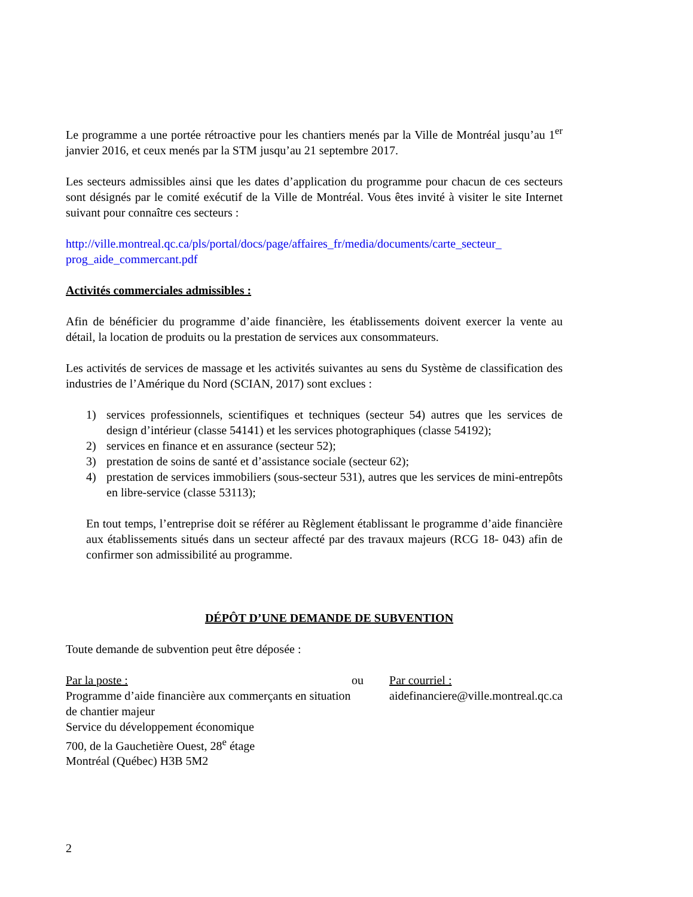Le programme a une portée rétroactive pour les chantiers menés par la Ville de Montréal jusqu’au 1<sup>er</sup> janvier 2016, et ceux menés par la STM jusqu’au 21 septembre 2017.
Les secteurs admissibles ainsi que les dates d’application du programme pour chacun de ces secteurs sont désignés par le comité exécutif de la Ville de Montréal. Vous êtes invité à visiter le site Internet suivant pour connaître ces secteurs :
http://ville.montreal.qc.ca/pls/portal/docs/page/affaires_fr/media/documents/carte_secteur_ prog_aide_commercant.pdf
Activités commerciales admissibles :
Afin de bénéficier du programme d’aide financière, les établissements doivent exercer la vente au détail, la location de produits ou la prestation de services aux consommateurs.
Les activités de services de massage et les activités suivantes au sens du Système de classification des industries de l’Amérique du Nord (SCIAN, 2017) sont exclues :
1) services professionnels, scientifiques et techniques (secteur 54) autres que les services de design d’intérieur (classe 54141) et les services photographiques (classe 54192);
2) services en finance et en assurance (secteur 52);
3) prestation de soins de santé et d’assistance sociale (secteur 62);
4) prestation de services immobiliers (sous-secteur 531), autres que les services de mini-entrepôts en libre-service (classe 53113);
En tout temps, l’entreprise doit se référer au Règlement établissant le programme d’aide financière aux établissements situés dans un secteur affecté par des travaux majeurs (RCG 18- 043) afin de confirmer son admissibilité au programme.
DÉPÔT D’UNE DEMANDE DE SUBVENTION
Toute demande de subvention peut être déposée :
Par la poste :
Programme d’aide financière aux commerçants en situation de chantier majeur
Service du développement économique
700, de la Gauchetière Ouest, 28<sup>e</sup> étage
Montréal (Québec) H3B 5M2
ou Par courriel :
aidefinanciere@ville.montreal.qc.ca
2